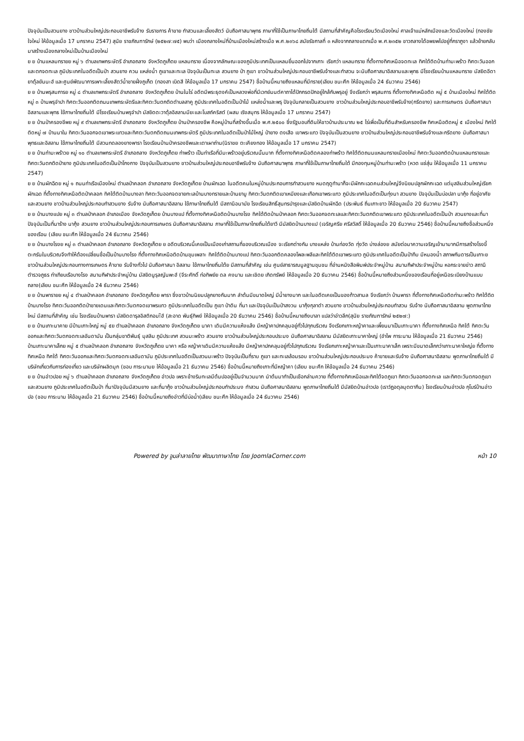ปัจจุบันเป็นสวนยาง ชาวบ้านส่วนใหญ่ประกอบอาชีพรับจ้าง รับราชการ ค้าขาย ทำสวนและเลี้ยงสัตว์ นับถือศาสนาพุทธ ภาษาที่ใช้เป็นภาษาไทยถิ่นใต้ มีสถานที่สำคัญคือโรงเรียนวัดเมืองใหม่ ศาลเจ้าแม่หลักเมืองและวัดเมืองใหม่ (ทองชัย ใจใหม่ ให้ข้อมูลเมื่อ 17 มกราคม 2547) สุนัย ราชภัณฑารักษ์ (๒๕๒๗:๗๕) พบว่า เมืองถลางใหม่ที่บ้านเมืองใหม่สร้างเมื่อ พ.ศ.๒๓๖๘ สมัยรัชกาลที่ ๓ หลังจากถลางแตกเมื่อ พ.ศ.๒๓๕๒ ชาวถลางได้อพยพไปอยู่ที่กราภูงา แล้วย้ายกลับมาสร้างเมืองถลางใหม่เป็นบ้านเมืองใหม่
ย ย บ้านแหลมทรายย หมู่ ๖ ตำบลเทพกระษัตรี อำเภอถลาง จังหวัดภูเก็ตย แหลมทราย เนื่องจากลักษณะของภูมิประเทศเป็นแหลมยื่นออกไปจากเกาะ เรียกว่า แหลมทราย ที่ตั้งทางทิศเหนือจดทะเล ทิศใต้ติดบ้านท่ามะพร้าว ทิศตะวันออกและตกจดทะเล ภูมิประเทศในอดีตเป็นป่า สวนยาง ควน แหล่งน้ำ ภูเขาและทะเล ปัจจุบันเป็นทะเล สวนยาง ป่า ภูเขา ชาวบ้านส่วนใหญ่ประกอบอาชีพรับจ้างและทำสวน จะนับถือศาสนาอิสลามและพุทธ มีโรงเรียนบ้านแหลมทราย มัสยิดอีดายาตุ้ลยันนะฮ์ และศูนย์พัฒนาการเพาะเลี้ยงสัตว์น้ำชายฝั่งภูเก็ต (ทองสา เบิดสี ให้ข้อมูลเมื่อ 17 มกราคม 2547) ชื่อบ้านนี้หมายถึงแหลมที่มีทราย(เลียบ ชนะศึก ให้ข้อมูลเมื่อ 24 ธันวาคม 2546)
ย ย บ้านพรุสมภารย หมู่ ๘ ตำบลเทพกระษัตรี อำเภอถลาง จังหวัดภูเก็ตย บ้านในไร่ อดีตมีพระธุดงค์เป็นหลวงพ่อที่มีเวทย์มนต์คาถาได้ปักกรดปักอยู่ใกล้กับพรุอยู่ จึงเรียกว่า พรุสมภาร ที่ตั้งทางทิศเหนือติด หมู่ ๕ บ้านเมืองใหม่ ทิศใต้ติด หมู่ ๓ บ้านพรุจำปา ทิศตะวันออกติดถนนเทพกระษัตรีและทิศตะวันตกติดตำบลสาคู ภูมิประเทศในอดีตเป็นป่าไม้ แหล่งน้ำและพรุ ปัจจุบันกลายเป็นสวนยาง ชาวบ้านส่วนใหญ่ประกอบอาชีพรับจ้าง(กรีดยาง) และการเกษตร นับถือศาสนาอิสลามและพุทธ ใช้ภาษาไทยถิ่นใต้ มีโรงเรียนบ้านพรุจำปา มัสยิดดะวาตุ้ลอิสลามมียะและโบสถ์คริสต์ (ผสม เริงสมุทร ให้ข้อมูลเมื่อ 17 มกราคม 2547)
ย ย บ้านป่าครองชีพย หมู่ ๙ ตำบลเทพกระษัตรี อำเภอถลาง จังหวัดภูเก็ตย บ้านป่าครองชีพ คือหมู่บ้านที่สร้างขึ้นเมื่อ พ.ศ.๒๕๐๐ ซึ่งรัฐมอบที่ดินให้ชาวบ้านประมาณ ๒๕ ไร่เพื่อเป็นที่ดินสำหรับครองชีพ ทิศเหนือติดหมู่ ๕ เมืองใหม่ ทิศใต้ติดหมู่ ๗ บ้านนาใน ทิศตะวันออกจดเขาพระแทวและทิศตะวันตกติดถนนเทพกระษัตรี ภูมิประเทศในอดีตเป็นป่าไม้ใหญ่ ป่ายาง ดงเสือ เขาพระแทว ปัจจุบันเป็นสวนยาง ชาวบ้านส่วนใหญ่ประกอบอาชีพรับจ้างและกรีดยาง นับถือศาสนาพุทธและอิสลาม ใช้ภาษาไทยถิ่นใต้ มีสวนทดลองยางพารา โรงเรียนบ้านป่าครองชีพและเตาเผาถ่าน(นิราชย ตะเคียงทอง ให้ข้อมูลเมื่อ 17 มกราคม 2547)
ย ย บ้านท่ามะพร้าวย หมู่ ๑๐ ตำบลเทพกระษัตรี อำเภอถลาง จังหวัดภูเก็ตย ท่าพร้าว เป็นท่าเรือที่มีมะพร้าวอยู่บริเวณนั้นมาก ที่ตั้งทางทิศเหนือติดคลองท่าพร้าว ทิศใต้ติดถนนแหลมทรายเมืองใหม่ ทิศตะวันออกติดบ้านแหลมทรายและทิศตะวันตกติดป่ายาง ภูมิประเทศในอดีตเป็นป่าโกงกาง ปัจจุบันเป็นสวนยาง ชาวบ้านส่วนใหญ่ประกอบอาชีพรับจ้าง นับถือศาสนาพุทธ ภาษาที่ใช้เป็นภาษาไทยถิ่นใต้ มีกองทุนหมู่บ้านท่ามะพร้าว (หวด แซ่สุ่น ให้ข้อมูลเมื่อ 11 มกราคม 2547)
ย ย บ้านผักฉีดย หมู่ ๑ ถนนท่าเรือเมืองใหม่ ตำบลป่าคลอก อำเภอถลาง จังหวัดภูเก็ตย บ้านผักเฉด ในอดีตคนในหมู่บ้านประกอบการทำสวนยาง หมดฤดูทำนาก็จะมีผักกะเฉดคนส่วนใหญ่จึงนิยมปลูกผักกะเฉด แต่มุสลิมส่วนใหญ่เรียก ผักเฉด ที่ตั้งทางทิศเหนือติดป่าคลอก ทิศใต้ติดบ้านบางลา ทิศตะวันออกจดชายทะเลบ้านบางทรายและบ้านยามู ทิศตะวันตกติดเขาเหมียงและเทือกเขาพระแทว ภูมิประเทศในอดีตเป็นทุ่งนา สวนยาง ปัจจุบันเป็นบ่อปลา นากุ้ง ที่อยู่อาศัยและสวนยาง ชาวบ้านส่วนใหญ่ประกอบทำสวนยาง รับจ้าง นับถือศาสนาอิสลาม ใช้ภาษาไทยถิ่นใต้ มีสถานีอนามัย โรงเรียนสิทธิ์สุนทรบำรุงและมัสยิดบ้านผักฉีด (ประพันธ์ ถิ่นเกาะยาว ให้ข้อมูลเมื่อ 20 ธันวาคม 2547)
ย ย บ้านบางแปย หมู่ ๓ ตำบลป่าคลอก อำเภอเมือง จังหวัดภูเก็ตย บ้านบางแป ที่ตั้งทางทิศเหนือติดบ้านบางโรง ทิศใต้ติดบ้านป่าคลอก ทิศตะวันออกจดทะเลและทิศตะวันตกติดเขาพระแทว ภูมิประเทศในอดีตเป็นป่า สวนยางและที่นา ปัจจุบันเป็นที่นาร้าง นากุ้ง สวนยาง ชาวบ้านส่วนใหญ่ประกอบการเกษตร นับถือศาสนาอิสลาม ภาษาที่ใช้เป็นภาษาไทยถิ่นใต้ยาวี มีมัสยิดบ้านบางแป (เจริญศรีย ศรีสวัสดิ์ ให้ข้อมูลเมื่อ 20 ธันวาคม 2546) ชื่อบ้านนี้หมายถึงชื่อส่วนหนึ่งของเรือน (เลียบ ชนะศึก ให้ข้อมูลเมื่อ 24 ธันวาคม 2546)
ย ย บ้านบางโรงย หมู่ ๓ ตำบลป่าคลอก อำเภอถลาง จังหวัดภูเก็ตย ย อดีตบริเวณนี้เคยเป็นเมืองเก่าสถานที่ของบริเวณเมือง จะเรียกต่างกัน บางแหล่ง บ้านท่องวัด ทุ่งวัด บ่างล่องย สมัยต่อมาความเจริญเข้ามามากมีการสร้างโรงขี้ตะกรันในบริเวณจึงทำให้ต้องเปลี่ยนชื่อเป็นบ้านบางโรง ที่ตั้งทางทิศเหนือติดบ้านชุมเพลาะ ทิศใต้ติดบ้านบางแป ทิศตะวันออกติดคลองโพละพลีและทิศใต้ติดเขาพระแทว ภูมิประเทศในอดีตเป็นป่าทึบ มีหนองน้ำ สภาพกันดารเป็นเกาะย ชาวบ้านส่วนใหญ่ประกอบทางการเกษตร ค้าขาย รับจ้างทั่วไป นับถือศาสนา อิสลาม ใช้ภาษาไทยถิ่นใต้ย มีสถานที่สำคัญ เช่น ศูนย์สาธารณมูลฐานชุมชน ที่อ่านหนังสือพิมพ์ประจำหมู่บ้าน สนามกีฬาประจำหมู่บ้าน หอกระจายข่าว สถานีตำรวจภูธร ท่าเทียบเรือบางโรง สนามกีฬาประจำหมู่บ้าน มัสยิดนูรุลญันพะฮ์ (จีระศักดิ์ ท่อทิพย์ย ดล คงนาม และเชิดย เกิดทรัพย์ ให้ข้อมูลเมื่อ 20 ธันวาคม 2546) ชื่อบ้านนี้หมายถึงส่วนหนึ่งของเรือนที่อยู่เหนือระเบียงบ้านแบบถลาง(เลียบ ชนะศึก ให้ข้อมูลเมื่อ 24 ธันวาคม 2546)
ย ย บ้านพารายย หมู่ ๔ ตำบลป่าคลอก อำเภอถลาง จังหวัดภูเก็ตย พารา ซึ่งชาวบ้านนิยมปลูกยางกันมาก ลำต้นมีขนาดใหญ่ มีน้ำยางมาก และในอดีตเคยเป็นของท้าวสามล จึงเรียกว่า บ้านพารา ที่ตั้งทางทิศเหนือติดท่ามะพร้าว ทิศใต้ติดบ้านบางโรง ทิศตะวันออกติดป่าชายเดนและทิศตะวันตกจดเขาพรแทว ภูมิประเทศในอดีตเป็น ภูเขา ป่าดิน ที่นา และปัจจุบันเป็นป่าสงวน นากุ้งกุลาดำ สวนยาง ชาวบ้านส่วนใหญ่ประกอบทำสวน รับจ้าง นับถือศาสนาอิสลาม พูดภาษาไทยใหม่ มีสถานที่สำคัญ เช่น โรงเรียนบ้านพารา มัสยิดดารุลอิสติกอมะ๊ฮ์ (สะอาด พันธุ์ทิพย์ ให้ข้อมูลเมื่อ 20 ธันวาคม 2546) ชื่อบ้านนี้หมายถึงบาลา แปลว่าอ่าวลึก(สุนัย ราชภัณฑารักษ์ ๒๕๒๗:)
ย ย บ้านเกาะนาคาย มีบ้านเกาะใหญ่ หมู่ ๕ย ตำบลป่าคลอก อำเภอถลาง จังหวัดภูเก็ตย นาคา เดิมมีความแห้งแล้ง มีหญ้าคาปกคลุมอยู่ทั่วไปทุกบริเวณ จึงเรียกเกาะหญ้าคาและเพี้ยนมาเป็นเกาะนาคา ที่ตั้งทางทิศเหนือ ทิศใต้ ทิศตะวันออกและทิศตะวันตกจดทะเลอันดามัน เป็นกลุ่มชาติพันธุ์ มุสลิม ภูมิประเทศ สวนมะพร้าว สวนยาง ชาวบ้านส่วนใหญ่ประกอบประมง นับถือศาสนาอิสลาม มีมัสยิดเกาะนาคาใหญ่ (อำไพ การะนาม ให้ข้อมูลเมื่อ 21 ธันวาคม 2546)
บ้านเกาะนาคาเล็กย หมู่ ๕ ตำบลป่าคลอก อำเภอถลาง จังหวัดภูเก็ตย นาคา หรือ หญ้าคาเดิมมีความแห้งแล้ง มีหญ้าคาปกคลุมอยู่ทั่วไปทุกบริเวณ จึงเรียกเกาะหญ้าคาและเป็นเกาะนาคาเล็ก เพราะมีขนาดเล็กกว่าเกาะนาคาใหญ่ย ที่ตั้งทางทิศเหนือ ทิศใต้ ทิศตะวันออกและทิศตะวันตกจดทะเลอันดามัน ภูมิประเทศในอดีตเป็นสวนมะพร้าว ปัจจุบันเป็นที่ราบ ภูเขา และทะเลล้อมรอบ ชาวบ้านส่วนใหญ่ประกอบประมง ค้าขายและรับจ้าง นับถือศาสนาอิสลาม พูดภาษาไทยถิ่นใต้ มีบริษัทเกี่ยวกับการท่องเที่ยว และบริษัทผลิตมุก (ชอบ การะนามย ให้ข้อมูลเมื่อ 21 ธันวาคม 2546) ชื่อบ้านนี้หมายถึงเกาะที่มีหญ้าคา (เลียบ ชนะศึก ให้ข้อมูลเมื่อ 24 ธันวาคม 2546)
ย ย บ้านอ่าวปอย หมู่ ๖ ตำบลป่าคลอก อำเภอถลาง จังหวัดภูเก็ตย อ่าวปอ เพราะข้างริมทะเลมีต้นปออยู่เป็นจำนวนมาก นำต้นมาทำเป็นเชือกล่ามควาย ที่ตั้งทางทิศเหนือและทิศใต้จดภูเขา ทิศตะวันออกจดทะเล และทิศตะวันตกจดภูเขาและสวนยาง ภูมิประเทศในอดีตเป็นป่า ที่นาปัจจุบันมีสวนยาง และที่นากุ้ง ชาวบ้านส่วนใหญ่ประกอบทำประมง ทำสวน นับถือศาสนาอิสลาม พูดภาษาไทยถิ่นใต้ มีมัสยิดบ้านอ่าวปอ (เราว์ฎอตุลมุตตากีน) โรงเรียนบ้านอ่าวปอ กุโบร์บ้านอ่าวปอ (ชอบ การะนาม ให้ข้อมูลเมื่อ 21 ธันวาคม 2546) ชื่อบ้านนี้หมายถึงอ่าวที่มีบ่อน้ำ(เลียบ ชนะศึก ให้ข้อมูลเมื่อ 24 ธันวาคม 2546)
Powered by จูมล่าลายไทย พัฒนาภาษาไทย โดย JoomlaCorner.com หน้า 10